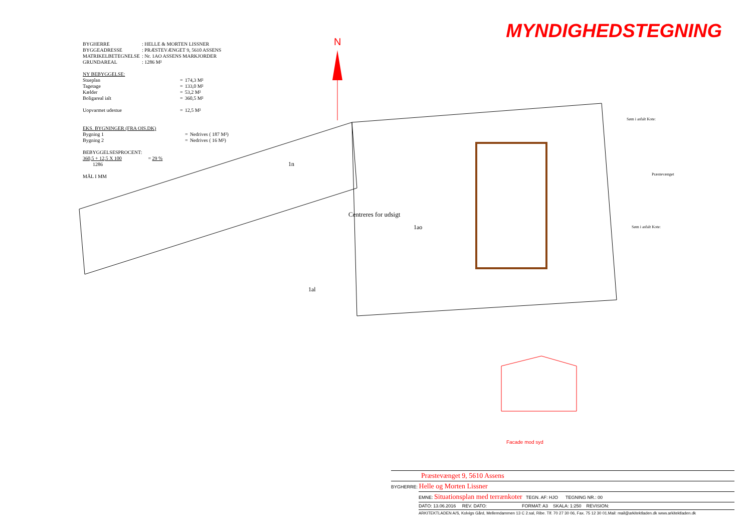N
Centreres for udsigt
1n
1ao
1al
Facade mod syd
Søm i asfalt Kote:
Søm i asfalt Kote:
Præstevænget
MYNDIGHEDSTEGNING
| BYGHERRE | : HELLE & MORTEN LISSNER |
| BYGGEADRESSE | : PRÆSTEVÆNGET 9, 5610 ASSENS |
| MATRIKELBETEGNELSE | : Nr. 1AO ASSENS MARKJORDER |
| GRUNDAREAL | : 1286 M² |
NY BEBYGGELSE:
| Stueplan | = | 174,3 M² |
| Tagetage | = | 133,0 M² |
| Kælder | = | 53,2 M² |
| Boligareal ialt | = | 360,5 M² |
| Uopvarmet udestue | = | 12,5 M² |
EKS. BYGNINGER (FRA OIS.DK)
| Bygning 1 | = | Nedrives ( 187 M²) |
| Bygning 2 | = | Nedrives ( 16 M²) |
BEBYGGELSESPROCENT:
360,5 + 12,5 X 100 = 29 %
1286
MÅL I MM
Præstevænget 9, 5610 Assens
BYGHERRE: Helle og Morten Lissner
EMNE: Situationsplan med terrænkoter TEGN. AF: HJO TEGNING NR.: 00
DATO: 13.06.2016 REV. DATO: FORMAT: A3 SKALA: 1:250 REVISION:
ARKITEKTLADEN A/S, Kolvigs Gård, Mellemdammen 13 C 2.sal, Ribe. Tlf. 70 27 30 06, Fax. 75 12 30 01.Mail: mail@arkitektladen.dk www.arkitektladen.dk